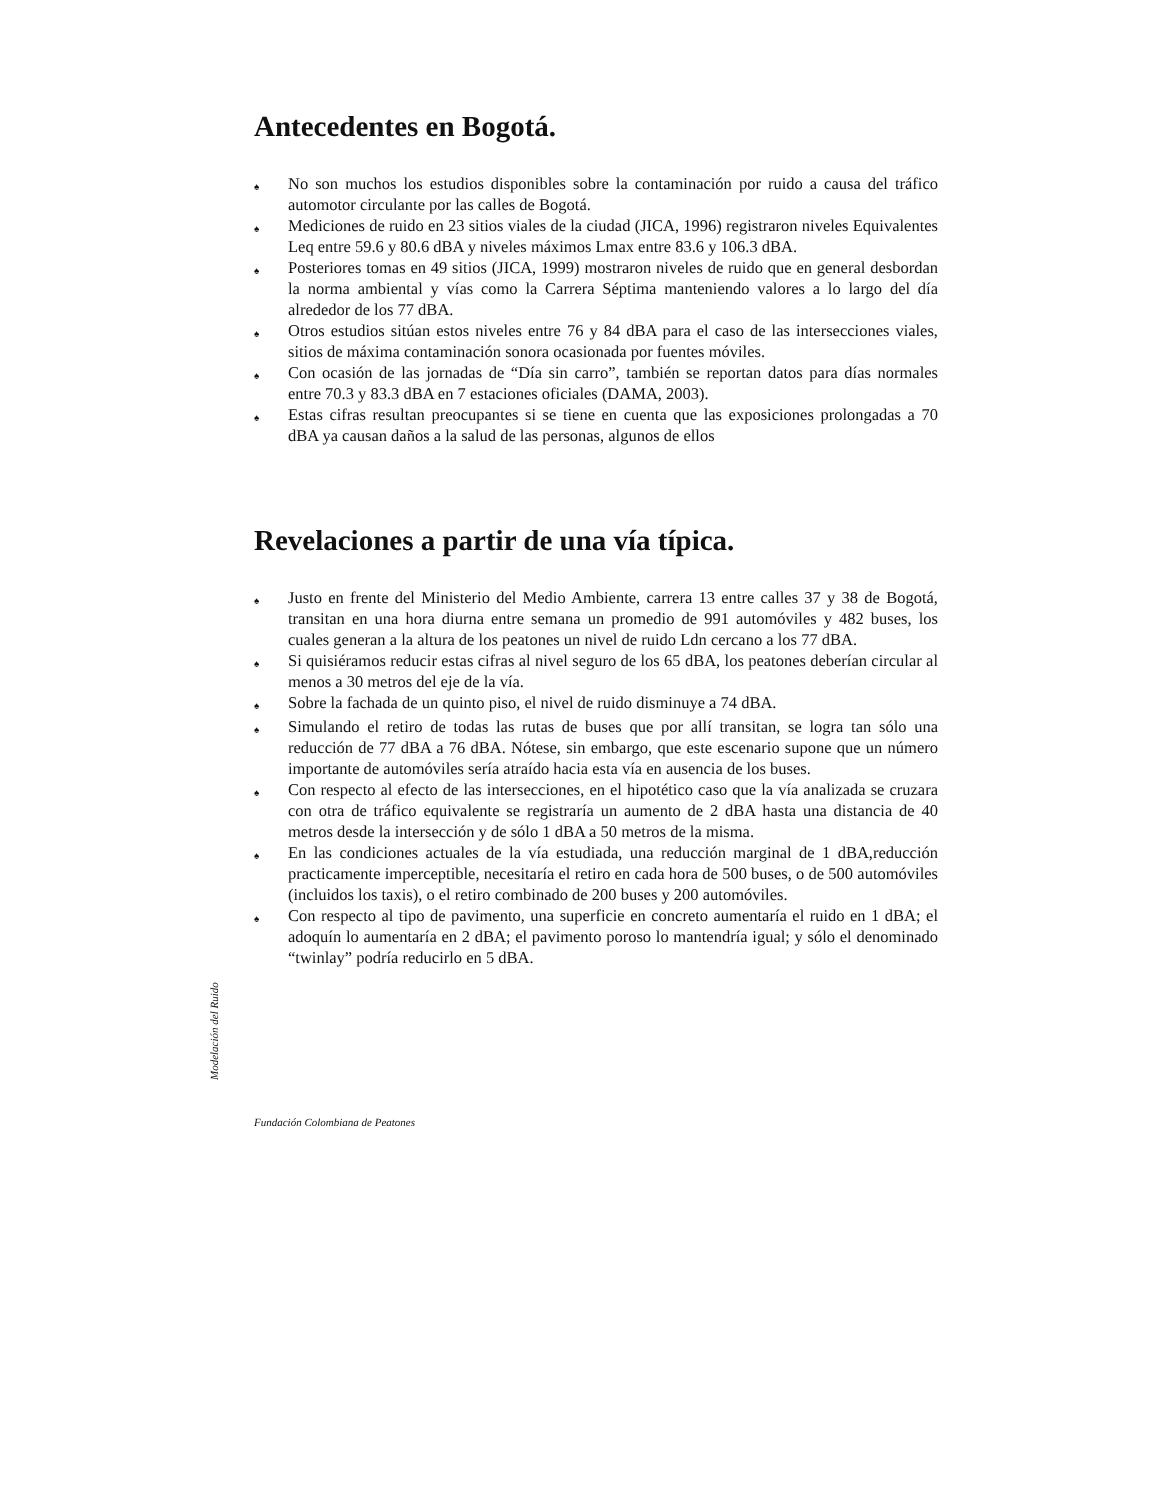Antecedentes en Bogotá.
♠ No son muchos los estudios disponibles sobre la contaminación por ruido a causa del tráfico automotor circulante por las calles de Bogotá.
♠ Mediciones de ruido en 23 sitios viales de la ciudad (JICA, 1996) registraron niveles Equivalentes Leq entre 59.6 y 80.6 dBA y niveles máximos Lmax entre 83.6 y 106.3 dBA.
♠ Posteriores tomas en 49 sitios (JICA, 1999) mostraron niveles de ruido que en general desbordan la norma ambiental y vías como la Carrera Séptima manteniendo valores a lo largo del día alrededor de los 77 dBA.
♠ Otros estudios sitúan estos niveles entre 76 y 84 dBA para el caso de las intersecciones viales, sitios de máxima contaminación sonora ocasionada por fuentes móviles.
♠ Con ocasión de las jornadas de “Día sin carro”, también se reportan datos para días normales entre 70.3 y 83.3 dBA en 7 estaciones oficiales (DAMA, 2003).
♠ Estas cifras resultan preocupantes si se tiene en cuenta que las exposiciones prolongadas a 70 dBA ya causan daños a la salud de las personas, algunos de ellos
Revelaciones a partir de una vía típica.
♠ Justo en frente del Ministerio del Medio Ambiente, carrera 13 entre calles 37 y 38 de Bogotá, transitan en una hora diurna entre semana un promedio de 991 automóviles y 482 buses, los cuales generan a la altura de los peatones un nivel de ruido Ldn cercano a los 77 dBA.
♠ Si quisiéramos reducir estas cifras al nivel seguro de los 65 dBA, los peatones deberían circular al menos a 30 metros del eje de la vía.
♠ Sobre la fachada de un quinto piso, el nivel de ruido disminuye a 74 dBA.
♠ Simulando el retiro de todas las rutas de buses que por allí transitan, se logra tan sólo una reducción de 77 dBA a 76 dBA. Nótese, sin embargo, que este escenario supone que un número importante de automóviles sería atraído hacia esta vía en ausencia de los buses.
♠ Con respecto al efecto de las intersecciones, en el hipotético caso que la vía analizada se cruzara con otra de tráfico equivalente se registraría un aumento de 2 dBA hasta una distancia de 40 metros desde la intersección y de sólo 1 dBA a 50 metros de la misma.
♠ En las condiciones actuales de la vía estudiada, una reducción marginal de 1 dBA,reducción practicamente imperceptible, necesitaría el retiro en cada hora de 500 buses, o de 500 automóviles (incluidos los taxis), o el retiro combinado de 200 buses y 200 automóviles.
♠ Con respecto al tipo de pavimento, una superficie en concreto aumentaría el ruido en 1 dBA; el adoquín lo aumentaría en 2 dBA; el pavimento poroso lo mantendría igual; y sólo el denominado “twinlay” podría reducirlo en 5 dBA.
Modelación del Ruido
Fundación Colombiana de Peatones